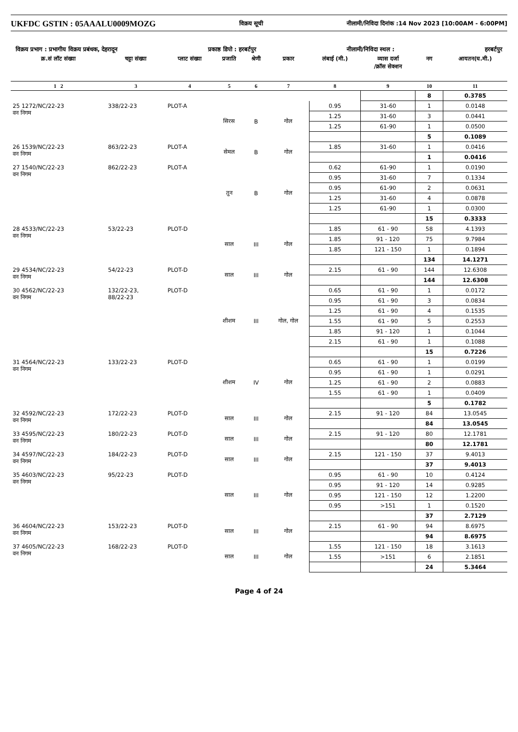UKFDC GSTIN : 05AAALU0009MOZG विक्रय सूची नीलामी/निविदा दिनांक :14 Nov 2023 [10:00AM - 6:00PM]
विक्रय प्रभाग : प्रभागीय विक्रय प्रबंधक, देहरादून प्रकाष्ठ डिपो : हरबर्टपुर नीलामी/निविदा स्थल : हरबर्टपुर
| क्र.सं लॉट संख्या | चट्टा संख्या | प्लाट संख्या | प्रजाति | श्रेणी | प्रकार | लंबाई (मी.) | व्यास दर्जा /क्रॉस सेक्शन | नग | आयतन(घ.मी.) |
| --- | --- | --- | --- | --- | --- | --- | --- | --- | --- |
| 1 2 | 3 | 4 | 5 | 6 | 7 | 8 | 9 | 10 | 11 |
| | | | | | | | | 8 | 0.3785 |
| 25 1272/NC/22-23 वन निगम | 338/22-23 | PLOT-A | सिरस | B | गोल | 0.95 | 31-60 | 1 | 0.0148 |
| | | | | | | 1.25 | 31-60 | 3 | 0.0441 |
| | | | | | | 1.25 | 61-90 | 1 | 0.0500 |
| | | | | | | | | 5 | 0.1089 |
| 26 1539/NC/22-23 वन निगम | 863/22-23 | PLOT-A | सेमल | B | गोल | 1.85 | 31-60 | 1 | 0.0416 |
| | | | | | | | | 1 | 0.0416 |
| 27 1540/NC/22-23 वन निगम | 862/22-23 | PLOT-A | तुन | B | गोल | 0.62 | 61-90 | 1 | 0.0190 |
| | | | | | | 0.95 | 31-60 | 7 | 0.1334 |
| | | | | | | 0.95 | 61-90 | 2 | 0.0631 |
| | | | | | | 1.25 | 31-60 | 4 | 0.0878 |
| | | | | | | 1.25 | 61-90 | 1 | 0.0300 |
| | | | | | | | | 15 | 0.3333 |
| 28 4533/NC/22-23 वन निगम | 53/22-23 | PLOT-D | साल | III | गोल | 1.85 | 61 - 90 | 58 | 4.1393 |
| | | | | | | 1.85 | 91 - 120 | 75 | 9.7984 |
| | | | | | | 1.85 | 121 - 150 | 1 | 0.1894 |
| | | | | | | | | 134 | 14.1271 |
| 29 4534/NC/22-23 वन निगम | 54/22-23 | PLOT-D | साल | III | गोल | 2.15 | 61 - 90 | 144 | 12.6308 |
| | | | | | | | | 144 | 12.6308 |
| 30 4562/NC/22-23 वन निगम | 132/22-23, 88/22-23 | PLOT-D | शीशम | III | गोल, गोल | 0.65 | 61 - 90 | 1 | 0.0172 |
| | | | | | | 0.95 | 61 - 90 | 3 | 0.0834 |
| | | | | | | 1.25 | 61 - 90 | 4 | 0.1535 |
| | | | | | | 1.55 | 61 - 90 | 5 | 0.2553 |
| | | | | | | 1.85 | 91 - 120 | 1 | 0.1044 |
| | | | | | | 2.15 | 61 - 90 | 1 | 0.1088 |
| | | | | | | | | 15 | 0.7226 |
| 31 4564/NC/22-23 वन निगम | 133/22-23 | PLOT-D | शीशम | IV | गोल | 0.65 | 61 - 90 | 1 | 0.0199 |
| | | | | | | 0.95 | 61 - 90 | 1 | 0.0291 |
| | | | | | | 1.25 | 61 - 90 | 2 | 0.0883 |
| | | | | | | 1.55 | 61 - 90 | 1 | 0.0409 |
| | | | | | | | | 5 | 0.1782 |
| 32 4592/NC/22-23 वन निगम | 172/22-23 | PLOT-D | साल | III | गोल | 2.15 | 91 - 120 | 84 | 13.0545 |
| | | | | | | | | 84 | 13.0545 |
| 33 4595/NC/22-23 वन निगम | 180/22-23 | PLOT-D | साल | III | गोल | 2.15 | 91 - 120 | 80 | 12.1781 |
| | | | | | | | | 80 | 12.1781 |
| 34 4597/NC/22-23 वन निगम | 184/22-23 | PLOT-D | साल | III | गोल | 2.15 | 121 - 150 | 37 | 9.4013 |
| | | | | | | | | 37 | 9.4013 |
| 35 4603/NC/22-23 वन निगम | 95/22-23 | PLOT-D | साल | III | गोल | 0.95 | 61 - 90 | 10 | 0.4124 |
| | | | | | | 0.95 | 91 - 120 | 14 | 0.9285 |
| | | | | | | 0.95 | 121 - 150 | 12 | 1.2200 |
| | | | | | | 0.95 | >151 | 1 | 0.1520 |
| | | | | | | | | 37 | 2.7129 |
| 36 4604/NC/22-23 वन निगम | 153/22-23 | PLOT-D | साल | III | गोल | 2.15 | 61 - 90 | 94 | 8.6975 |
| | | | | | | | | 94 | 8.6975 |
| 37 4605/NC/22-23 वन निगम | 168/22-23 | PLOT-D | साल | III | गोल | 1.55 | 121 - 150 | 18 | 3.1613 |
| | | | | | | 1.55 | >151 | 6 | 2.1851 |
| | | | | | | | | 24 | 5.3464 |
Page 4 of 24